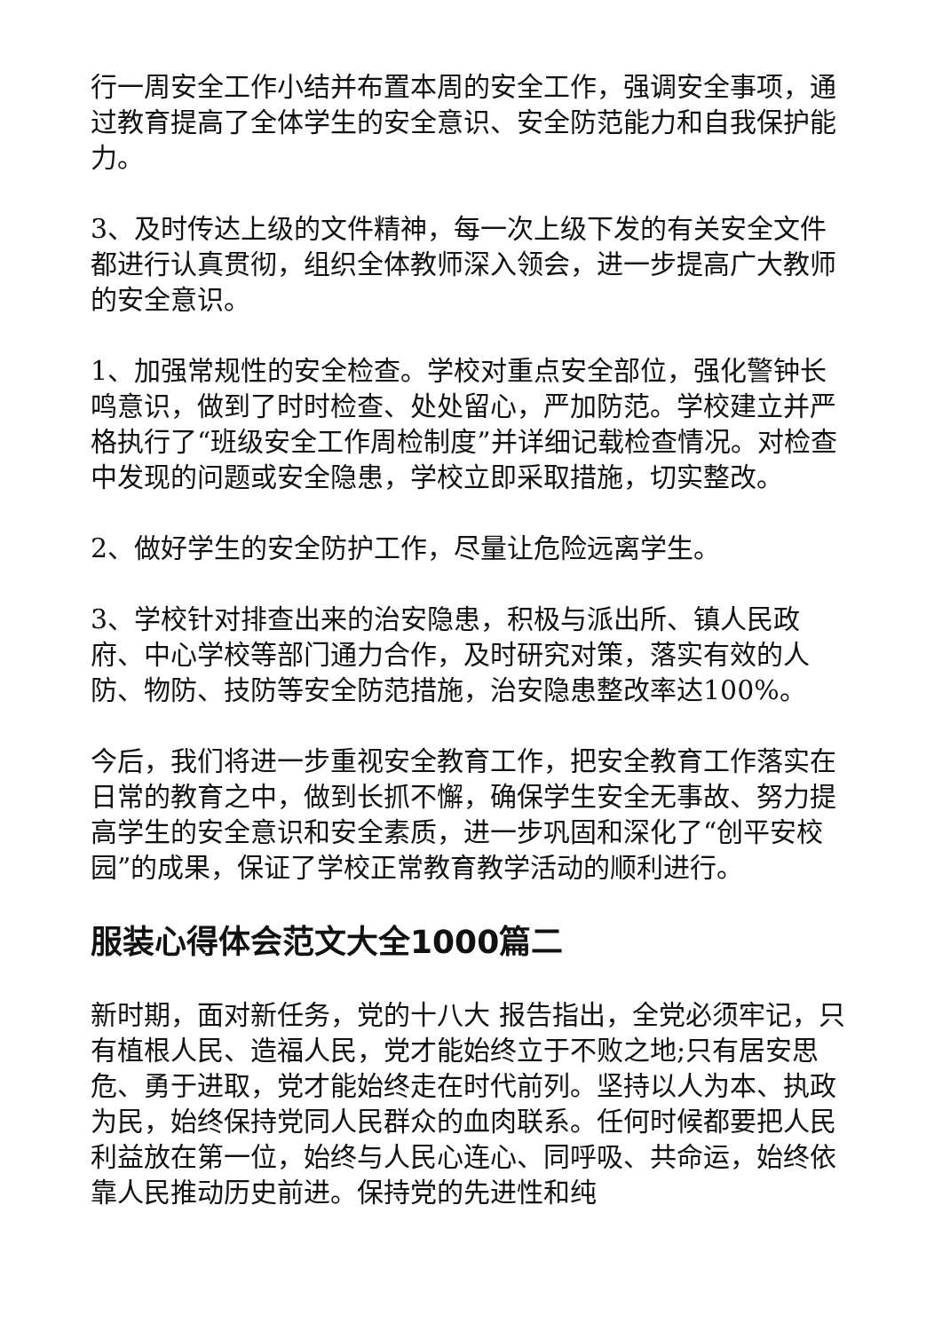行一周安全工作小结并布置本周的安全工作，强调安全事项，通过教育提高了全体学生的安全意识、安全防范能力和自我保护能力。
3、及时传达上级的文件精神，每一次上级下发的有关安全文件都进行认真贯彻，组织全体教师深入领会，进一步提高广大教师的安全意识。
1、加强常规性的安全检查。学校对重点安全部位，强化警钟长鸣意识，做到了时时检查、处处留心，严加防范。学校建立并严格执行了“班级安全工作周检制度”并详细记载检查情况。对检查中发现的问题或安全隐患，学校立即采取措施，切实整改。
2、做好学生的安全防护工作，尽量让危险远离学生。
3、学校针对排查出来的治安隐患，积极与派出所、镇人民政府、中心学校等部门通力合作，及时研究对策，落实有效的人防、物防、技防等安全防范措施，治安隐患整改率达100%。
今后，我们将进一步重视安全教育工作，把安全教育工作落实在日常的教育之中，做到长抓不懈，确保学生安全无事故、努力提高学生的安全意识和安全素质，进一步巩固和深化了“创平安校园”的成果，保证了学校正常教育教学活动的顺利进行。
服装心得体会范文大全1000篇二
新时期，面对新任务，党的十八大 报告指出，全党必须牢记，只有植根人民、造福人民，党才能始终立于不败之地;只有居安思危、勇于进取，党才能始终走在时代前列。坚持以人为本、执政为民，始终保持党同人民群众的血肉联系。任何时候都要把人民利益放在第一位，始终与人民心连心、同呼吸、共命运，始终依靠人民推动历史前进。保持党的先进性和纯